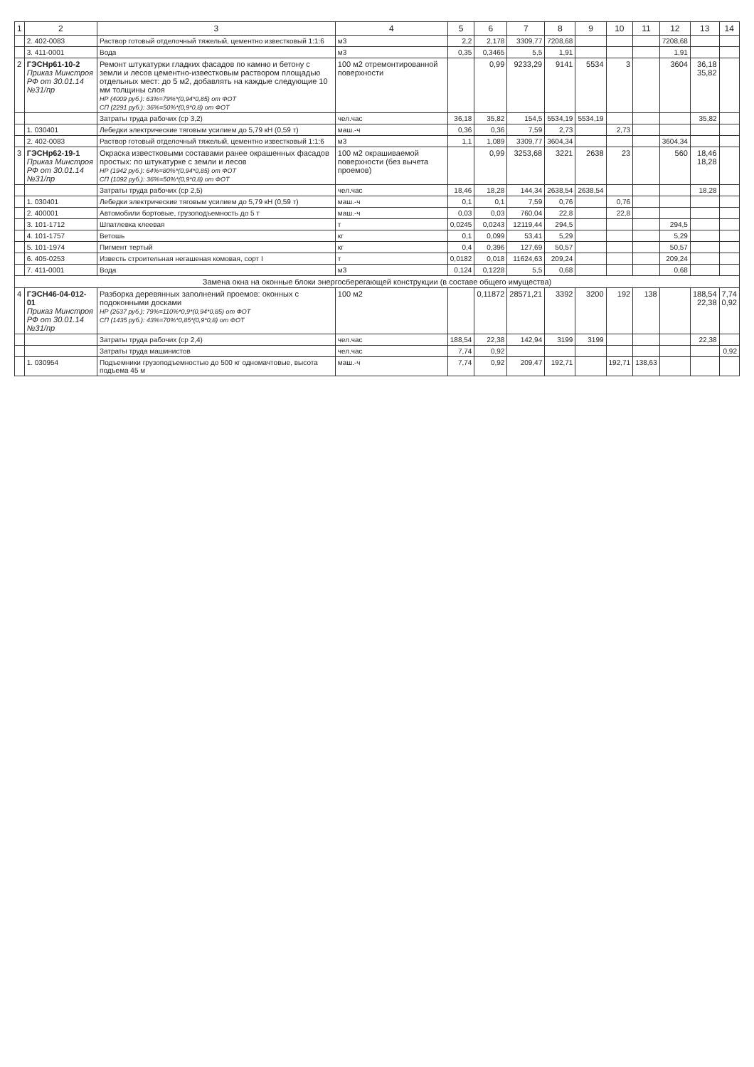| 1 | 2 | 3 | 4 | 5 | 6 | 7 | 8 | 9 | 10 | 11 | 12 | 13 | 14 |
| --- | --- | --- | --- | --- | --- | --- | --- | --- | --- | --- | --- | --- | --- |
| | 2. 402-0083 | Раствор готовый отделочный тяжелый, цементно известковый 1:1:6 | м3 | 2,2 | 2,178 | 3309,77 | 7208,68 | | | | 7208,68 | | |
| | 3. 411-0001 | Вода | м3 | 0,35 | 0,3465 | 5,5 | 1,91 | | | | 1,91 | | |
| 2 | ГЭСНр61-10-2 Приказ Минстроя РФ от 30.01.14 №31/пр | Ремонт штукатурки гладких фасадов по камню и бетону с земли и лесов цементно-известковым раствором площадью отдельных мест: до 5 м2, добавлять на каждые следующие 10 мм толщины слоя НР (4009 руб.): 63%=79%*(0,94*0,85) от ФОТ СП (2291 руб.): 36%=50%*(0,9*0,8) от ФОТ | 100 м2 отремонтированной поверхности | | 0,99 | 9233,29 | 9141 | 5534 | 3 | | 3604 | 36,18 35,82 | |
| | | Затраты труда рабочих (ср 3,2) | чел.час | 36,18 | 35,82 | 154,5 | 5534,19 | 5534,19 | | | | 35,82 | |
| | 1. 030401 | Лебедки электрические тяговым усилием до 5,79 кН (0,59 т) | маш.-ч | 0,36 | 0,36 | 7,59 | 2,73 | | 2,73 | | | | |
| | 2. 402-0083 | Раствор готовый отделочный тяжелый, цементно известковый 1:1:6 | м3 | 1,1 | 1,089 | 3309,77 | 3604,34 | | | | 3604,34 | | |
| 3 | ГЭСНр62-19-1 Приказ Минстроя РФ от 30.01.14 №31/пр | Окраска известковыми составами ранее окрашенных фасадов простых: по штукатурке с земли и лесов НР (1942 руб.): 64%=80%*(0,94*0,85) от ФОТ СП (1092 руб.): 36%=50%*(0,9*0,8) от ФОТ | 100 м2 окрашиваемой поверхности (без вычета проемов) | | 0,99 | 3253,68 | 3221 | 2638 | 23 | | 560 | 18,46 18,28 | |
| | | Затраты труда рабочих (ср 2,5) | чел.час | 18,46 | 18,28 | 144,34 | 2638,54 | 2638,54 | | | | 18,28 | |
| | 1. 030401 | Лебедки электрические тяговым усилием до 5,79 кН (0,59 т) | маш.-ч | 0,1 | 0,1 | 7,59 | 0,76 | | 0,76 | | | | |
| | 2. 400001 | Автомобили бортовые, грузоподъемность до 5 т | маш.-ч | 0,03 | 0,03 | 760,04 | 22,8 | | 22,8 | | | | |
| | 3. 101-1712 | Шпатлевка клеевая | т | 0,0245 | 0,0243 | 12119,44 | 294,5 | | | | 294,5 | | |
| | 4. 101-1757 | Ветошь | кг | 0,1 | 0,099 | 53,41 | 5,29 | | | | 5,29 | | |
| | 5. 101-1974 | Пигмент тертый | кг | 0,4 | 0,396 | 127,69 | 50,57 | | | | 50,57 | | |
| | 6. 405-0253 | Известь строительная негашеная комовая, сорт I | т | 0,0182 | 0,018 | 11624,63 | 209,24 | | | | 209,24 | | |
| | 7. 411-0001 | Вода | м3 | 0,124 | 0,1228 | 5,5 | 0,68 | | | | 0,68 | | |
| Замена окна на оконные блоки энергосберегающей конструкции (в составе общего имущества) | | | | | | | | | | | | | |
| 4 | ГЭСН46-04-012-01 Приказ Минстроя РФ от 30.01.14 №31/пр | Разборка деревянных заполнений проемов: оконных с подоконными досками НР (2637 руб.): 79%=110%*0,9*(0,94*0,85) от ФОТ СП (1435 руб.): 43%=70%*0,85*(0,9*0,8) от ФОТ | 100 м2 | | 0,11872 | 28571,21 | 3392 | 3200 | 192 | 138 | | 188,54 22,38 | 7,74 0,92 |
| | | Затраты труда рабочих (ср 2,4) | чел.час | 188,54 | 22,38 | 142,94 | 3199 | 3199 | | | | 22,38 | |
| | | Затраты труда машинистов | чел.час | 7,74 | 0,92 | | | | | | | | 0,92 |
| | 1. 030954 | Подъемники грузоподъемностью до 500 кг одномачтовые, высота подъема 45 м | маш.-ч | 7,74 | 0,92 | 209,47 | 192,71 | | 192,71 | 138,63 | | | |